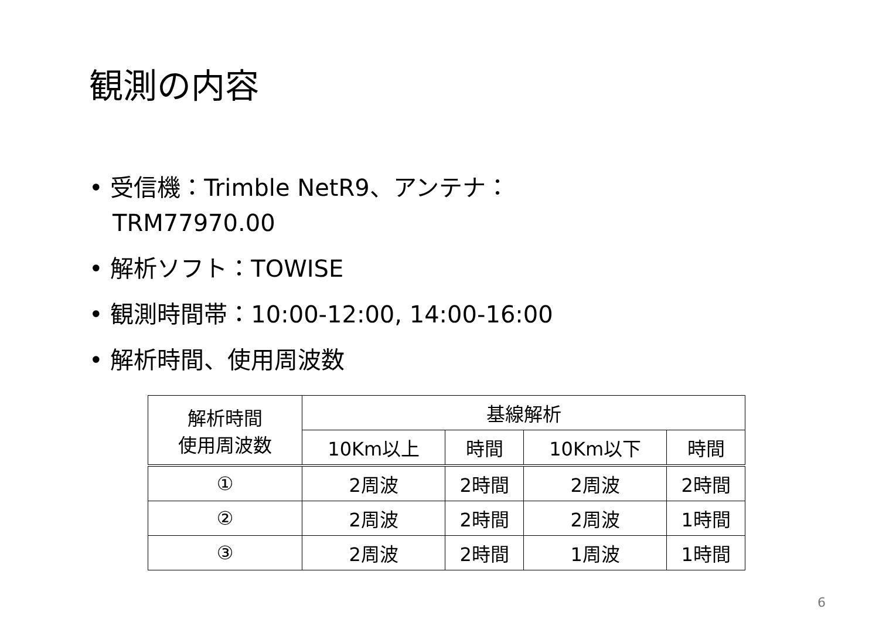観測の内容
• 受信機：Trimble NetR9、アンテナ：TRM77970.00
• 解析ソフト：TOWISE
• 観測時間帯：10:00-12:00, 14:00-16:00
• 解析時間、使用周波数
| 解析時間 使用周波数 | 基線解析 | | | |
| --- | --- | --- | --- | --- |
| | 10Km以上 | 時間 | 10Km以下 | 時間 |
| ① | 2周波 | 2時間 | 2周波 | 2時間 |
| ② | 2周波 | 2時間 | 2周波 | 1時間 |
| ③ | 2周波 | 2時間 | 1周波 | 1時間 |
6